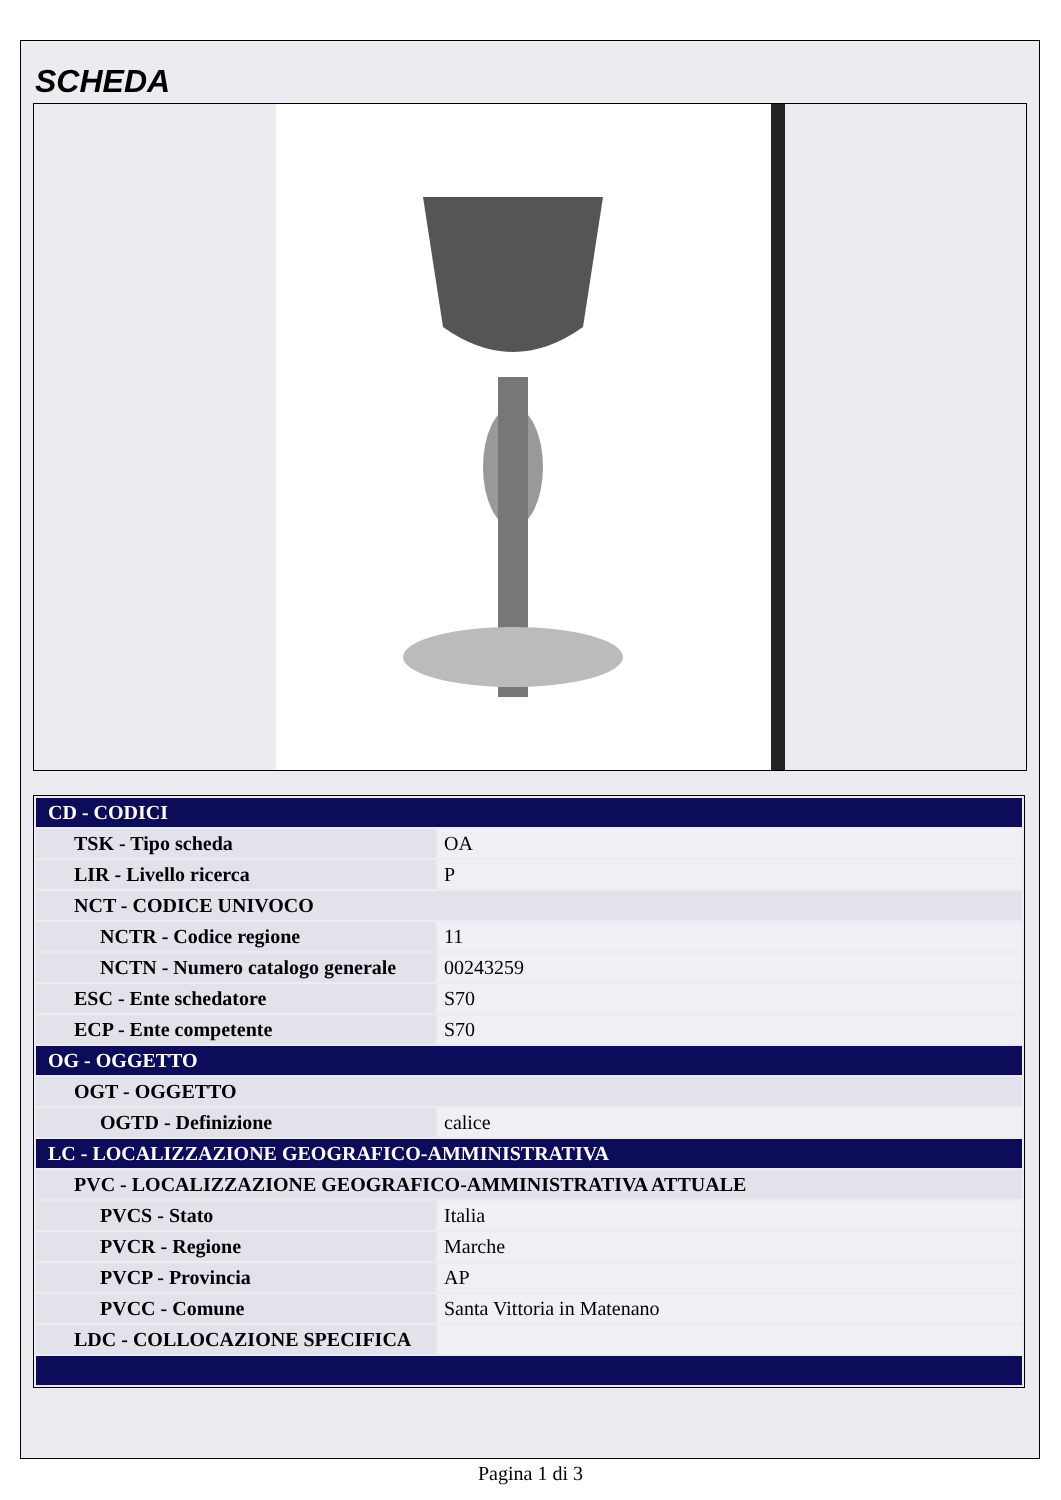SCHEDA
| CD - CODICI | |
| TSK - Tipo scheda | OA |
| LIR - Livello ricerca | P |
| NCT - CODICE UNIVOCO | |
| NCTR - Codice regione | 11 |
| NCTN - Numero catalogo generale | 00243259 |
| ESC - Ente schedatore | S70 |
| ECP - Ente competente | S70 |
| OG - OGGETTO | |
| OGT - OGGETTO | |
| OGTD - Definizione | calice |
| LC - LOCALIZZAZIONE GEOGRAFICO-AMMINISTRATIVA | |
| PVC - LOCALIZZAZIONE GEOGRAFICO-AMMINISTRATIVA ATTUALE | |
| PVCS - Stato | Italia |
| PVCR - Regione | Marche |
| PVCP - Provincia | AP |
| PVCC - Comune | Santa Vittoria in Matenano |
| LDC - COLLOCAZIONE SPECIFICA | |
Pagina 1 di 3